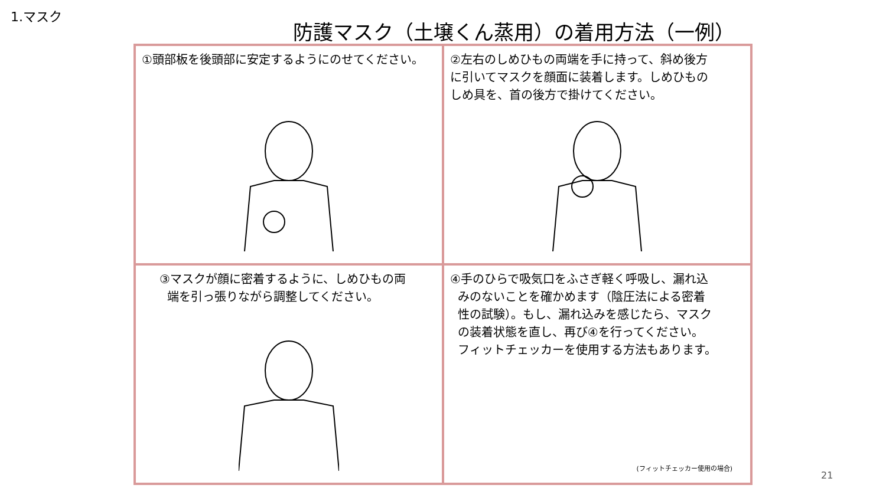1.マスク
防護マスク（土壌くん蒸用）の着用方法（一例）
①頭部板を後頭部に安定するようにのせてください。
②左右のしめひもの両端を手に持って、斜め後方
に引いてマスクを顔面に装着します。しめひもの
しめ具を、首の後方で掛けてください。
③マスクが顔に密着するように、しめひもの両
端を引っ張りながら調整してください。
④手のひらで吸気口をふさぎ軽く呼吸し、漏れ込
みのないことを確かめます（陰圧法による密着
性の試験）。もし、漏れ込みを感じたら、マスク
の装着状態を直し、再び④を行ってください。
フィットチェッカーを使用する方法もあります。
(フィットチェッカー使用の場合)
21